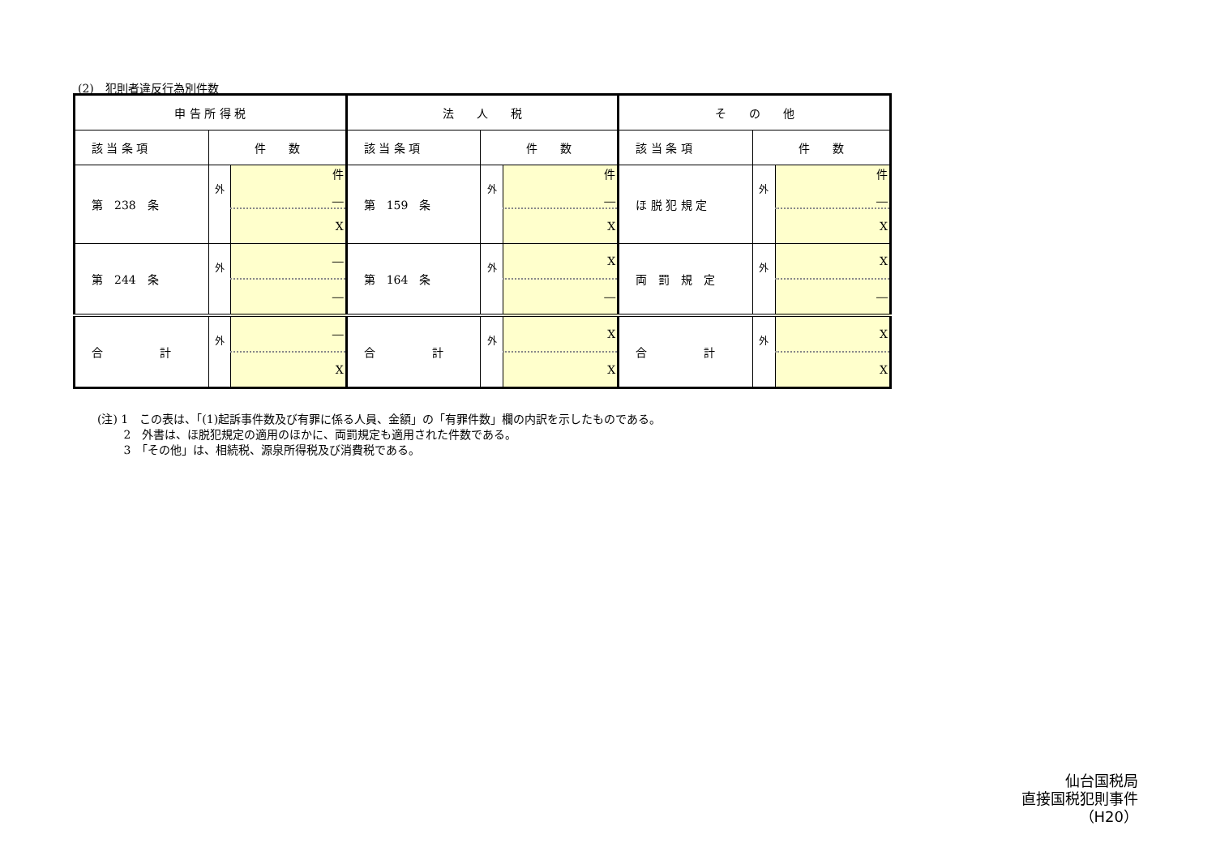(2)　犯則者違反行為別件数
| 申 告 所 得 税 | | | 法 人 税 | | | そ の 他 | | |
| --- | --- | --- | --- | --- | --- | --- | --- | --- |
| 該 当 条 項 | 件 数 | | 該 当 条 項 | 件 数 | | 該 当 条 項 | 件 数 | |
| 第 238 条 | 外 | 件 ― | 第 159 条 | 外 | 件 ― | ほ 脱 犯 規 定 | 外 | 件 ― |
| | | X | | | X | | | X |
| 第 244 条 | 外 | ― | 第 164 条 | 外 | X | 両 罰 規 定 | 外 | X |
| | | ― | | | ― | | | ― |
| 合 計 | 外 | ― | 合 計 | 外 | X | 合 計 | 外 | X |
| | | X | | | X | | | X |
(注) 1　この表は、「(1)起訴事件数及び有罪に係る人員、金額」の「有罪件数」欄の内訳を示したものである。
　　 2　外書は、ほ脱犯規定の適用のほかに、両罰規定も適用された件数である。
　　 3　「その他」は、相続税、源泉所得税及び消費税である。
仙台国税局
直接国税犯則事件
（H20）